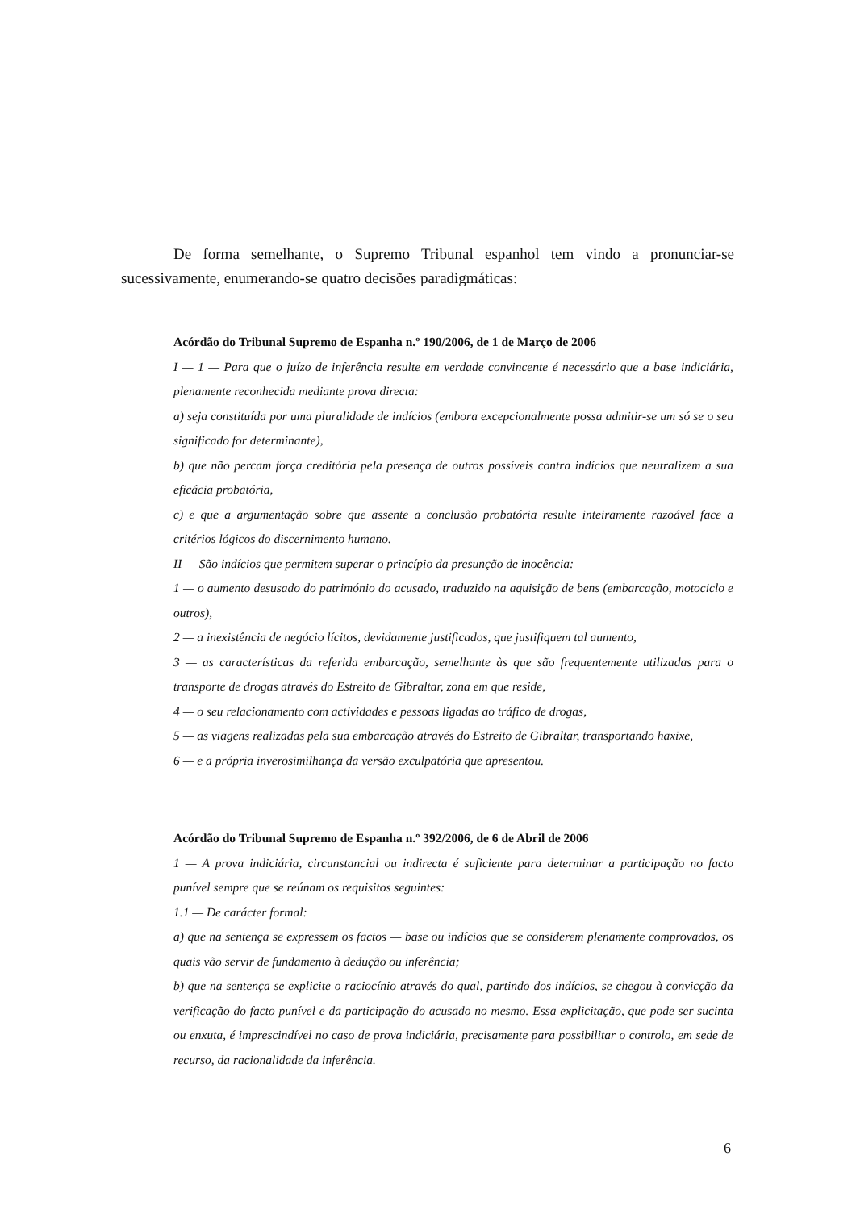De forma semelhante, o Supremo Tribunal espanhol tem vindo a pronunciar-se sucessivamente, enumerando-se quatro decisões paradigmáticas:
Acórdão do Tribunal Supremo de Espanha n.º 190/2006, de 1 de Março de 2006
I — 1 — Para que o juízo de inferência resulte em verdade convincente é necessário que a base indiciária, plenamente reconhecida mediante prova directa:
a) seja constituída por uma pluralidade de indícios (embora excepcionalmente possa admitir-se um só se o seu significado for determinante),
b) que não percam força creditória pela presença de outros possíveis contra indícios que neutralizem a sua eficácia probatória,
c) e que a argumentação sobre que assente a conclusão probatória resulte inteiramente razoável face a critérios lógicos do discernimento humano.
II — São indícios que permitem superar o princípio da presunção de inocência:
1 — o aumento desusado do património do acusado, traduzido na aquisição de bens (embarcação, motociclo e outros),
2 — a inexistência de negócio lícitos, devidamente justificados, que justifiquem tal aumento,
3 — as características da referida embarcação, semelhante às que são frequentemente utilizadas para o transporte de drogas através do Estreito de Gibraltar, zona em que reside,
4 — o seu relacionamento com actividades e pessoas ligadas ao tráfico de drogas,
5 — as viagens realizadas pela sua embarcação através do Estreito de Gibraltar, transportando haxixe,
6 — e a própria inverosimilhança da versão exculpatória que apresentou.
Acórdão do Tribunal Supremo de Espanha n.º 392/2006, de 6 de Abril de 2006
1 — A prova indiciária, circunstancial ou indirecta é suficiente para determinar a participação no facto punível sempre que se reúnam os requisitos seguintes:
1.1 — De carácter formal:
a) que na sentença se expressem os factos — base ou indícios que se considerem plenamente comprovados, os quais vão servir de fundamento à dedução ou inferência;
b) que na sentença se explicite o raciocínio através do qual, partindo dos indícios, se chegou à convicção da verificação do facto punível e da participação do acusado no mesmo. Essa explicitação, que pode ser sucinta ou enxuta, é imprescindível no caso de prova indiciária, precisamente para possibilitar o controlo, em sede de recurso, da racionalidade da inferência.
6